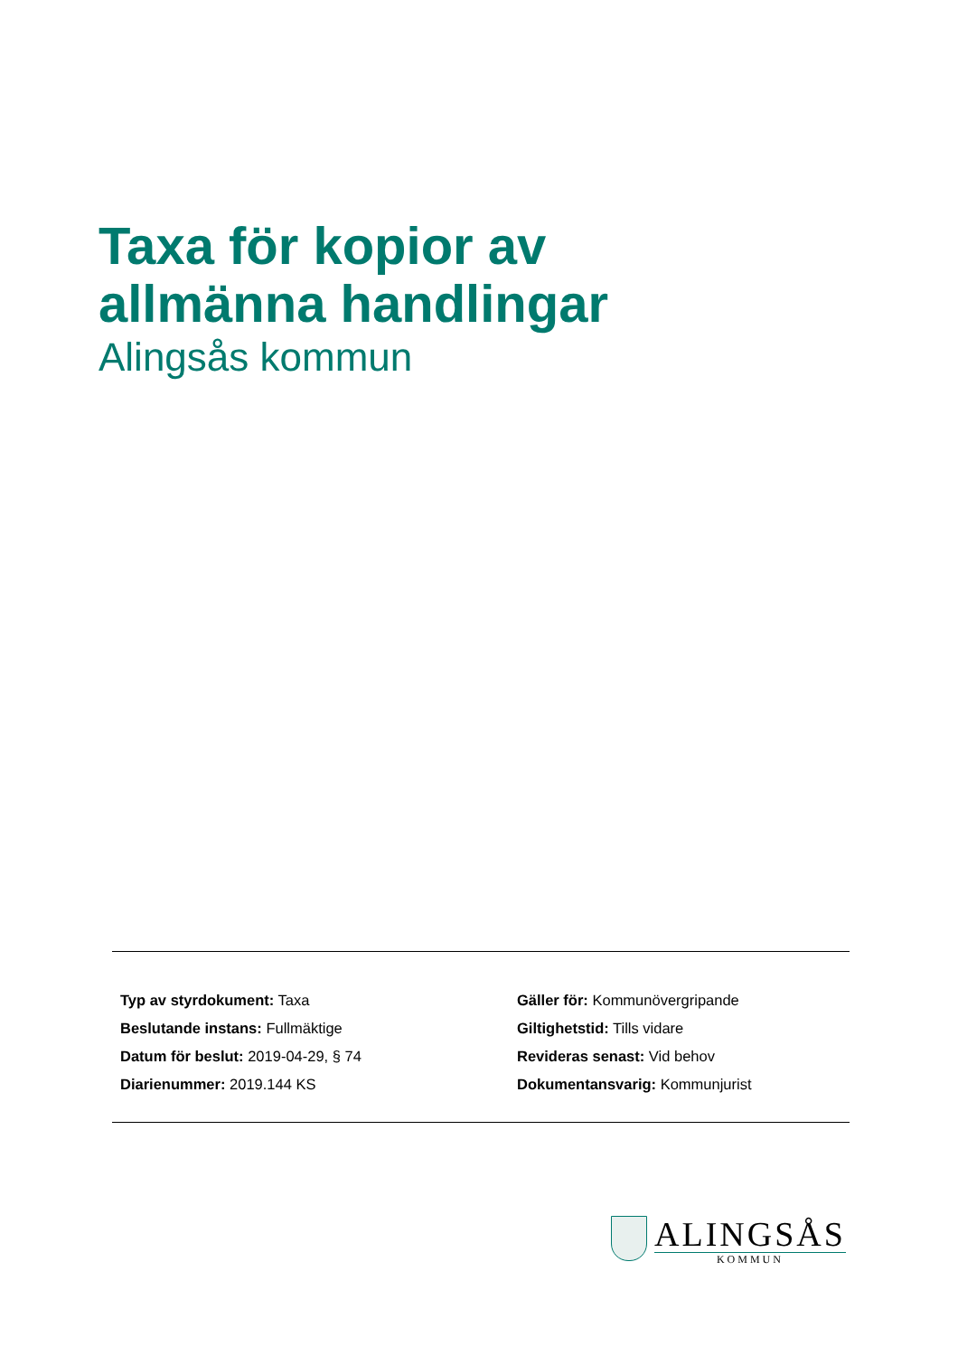Taxa för kopior av
allmänna handlingar
Alingsås kommun
Typ av styrdokument: Taxa
Beslutande instans: Fullmäktige
Datum för beslut: 2019-04-29, § 74
Diarienummer: 2019.144 KS
Gäller för: Kommunövergripande
Giltighetstid: Tills vidare
Revideras senast: Vid behov
Dokumentansvarig: Kommunjurist
ALINGSÅS
KOMMUN